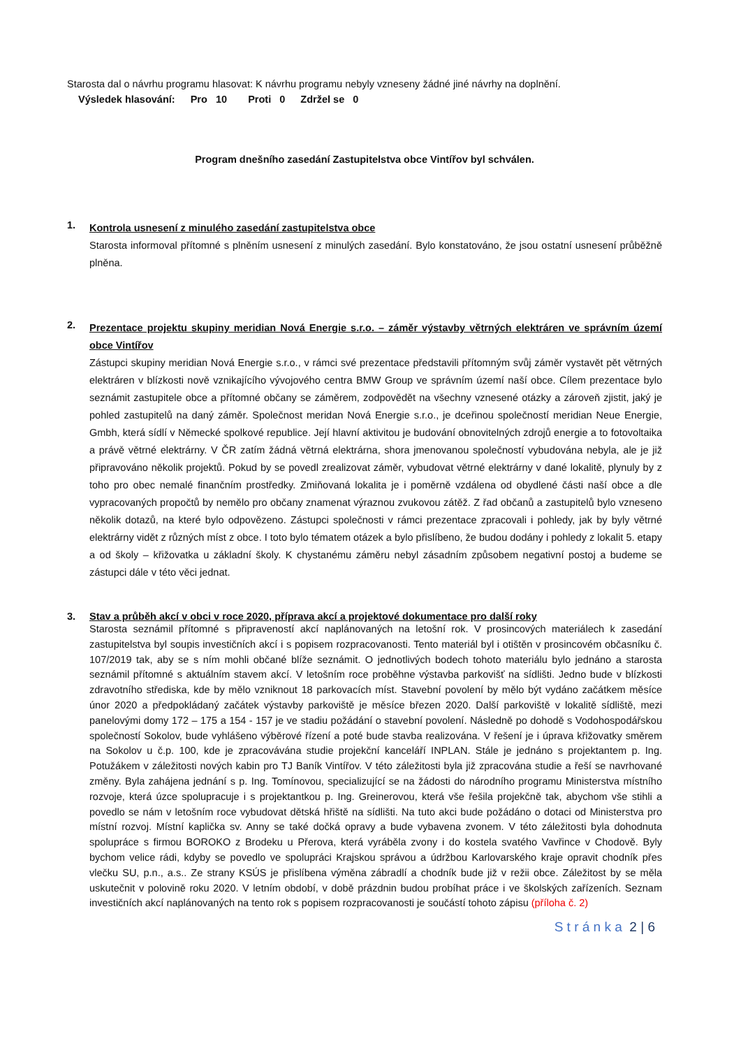Starosta dal o návrhu programu hlasovat: K návrhu programu nebyly vzneseny žádné jiné návrhy na doplnění.
Výsledek hlasování: Pro 10 Proti 0 Zdržel se 0
Program dnešního zasedání Zastupitelstva obce Vintířov byl schválen.
1.
Kontrola usnesení z minulého zasedání zastupitelstva obce
Starosta informoval přítomné s plněním usnesení z minulých zasedání. Bylo konstatováno, že jsou ostatní usnesení průběžně plněna.
2.
Prezentace projektu skupiny meridian Nová Energie s.r.o. – záměr výstavby větrných elektráren ve správním území obce Vintířov
Zástupci skupiny meridian Nová Energie s.r.o., v rámci své prezentace představili přítomným svůj záměr vystavět pět větrných elektráren v blízkosti nově vznikajícího vývojového centra BMW Group ve správním území naší obce. Cílem prezentace bylo seznámit zastupitele obce a přítomné občany se záměrem, zodpovědět na všechny vznesené otázky a zároveň zjistit, jaký je pohled zastupitelů na daný záměr. Společnost meridan Nová Energie s.r.o., je dceřinou společností meridian Neue Energie, Gmbh, která sídlí v Německé spolkové republice. Její hlavní aktivitou je budování obnovitelných zdrojů energie a to fotovoltaika a právě větrné elektrárny. V ČR zatím žádná větrná elektrárna, shora jmenovanou společností vybudována nebyla, ale je již připravováno několik projektů. Pokud by se povedl zrealizovat záměr, vybudovat větrné elektrárny v dané lokalitě, plynuly by z toho pro obec nemalé finančním prostředky. Zmiňovaná lokalita je i poměrně vzdálena od obydlené části naší obce a dle vypracovaných propočtů by nemělo pro občany znamenat výraznou zvukovou zátěž. Z řad občanů a zastupitelů bylo vzneseno několik dotazů, na které bylo odpovězeno. Zástupci společnosti v rámci prezentace zpracovali i pohledy, jak by byly větrné elektrárny vidět z různých míst z obce. I toto bylo tématem otázek a bylo přislíbeno, že budou dodány i pohledy z lokalit 5. etapy a od školy – křižovatka u základní školy. K chystanému záměru nebyl zásadním způsobem negativní postoj a budeme se zástupci dále v této věci jednat.
3. Stav a průběh akcí v obci v roce 2020, příprava akcí a projektové dokumentace pro další roky
Starosta seznámil přítomné s připraveností akcí naplánovaných na letošní rok. V prosincových materiálech k zasedání zastupitelstva byl soupis investičních akcí i s popisem rozpracovanosti. Tento materiál byl i otištěn v prosincovém občasníku č. 107/2019 tak, aby se s ním mohli občané blíže seznámit. O jednotlivých bodech tohoto materiálu bylo jednáno a starosta seznámil přítomné s aktuálním stavem akcí. V letošním roce proběhne výstavba parkovišť na sídlišti. Jedno bude v blízkosti zdravotního střediska, kde by mělo vzniknout 18 parkovacích míst. Stavební povolení by mělo být vydáno začátkem měsíce únor 2020 a předpokládaný začátek výstavby parkoviště je měsíce březen 2020. Další parkoviště v lokalitě sídliště, mezi panelovými domy 172 – 175 a 154 - 157 je ve stadiu požádání o stavební povolení. Následně po dohodě s Vodohospodářskou společností Sokolov, bude vyhlášeno výběrové řízení a poté bude stavba realizována. V řešení je i úprava křižovatky směrem na Sokolov u č.p. 100, kde je zpracovávána studie projekční kanceláří INPLAN. Stále je jednáno s projektantem p. Ing. Potužákem v záležitosti nových kabin pro TJ Baník Vintířov. V této záležitosti byla již zpracována studie a řeší se navrhované změny. Byla zahájena jednání s p. Ing. Tomínovou, specializující se na žádosti do národního programu Ministerstva místního rozvoje, která úzce spolupracuje i s projektantkou p. Ing. Greinerovou, která vše řešila projekčně tak, abychom vše stihli a povedlo se nám v letošním roce vybudovat dětská hřiště na sídlišti. Na tuto akci bude požádáno o dotaci od Ministerstva pro místní rozvoj. Místní kaplička sv. Anny se také dočká opravy a bude vybavena zvonem. V této záležitosti byla dohodnuta spolupráce s firmou BOROKO z Brodeku u Přerova, která vyráběla zvony i do kostela svatého Vavřince v Chodově. Byly bychom velice rádi, kdyby se povedlo ve spolupráci Krajskou správou a údržbou Karlovarského kraje opravit chodník přes vlečku SU, p.n., a.s.. Ze strany KSÚS je přislíbena výměna zábradlí a chodník bude již v režii obce. Záležitost by se měla uskutečnit v polovině roku 2020. V letním období, v době prázdnin budou probíhat práce i ve školských zařízeních. Seznam investičních akcí naplánovaných na tento rok s popisem rozpracovanosti je součástí tohoto zápisu (příloha č. 2)
S t r á n k a 2 | 6